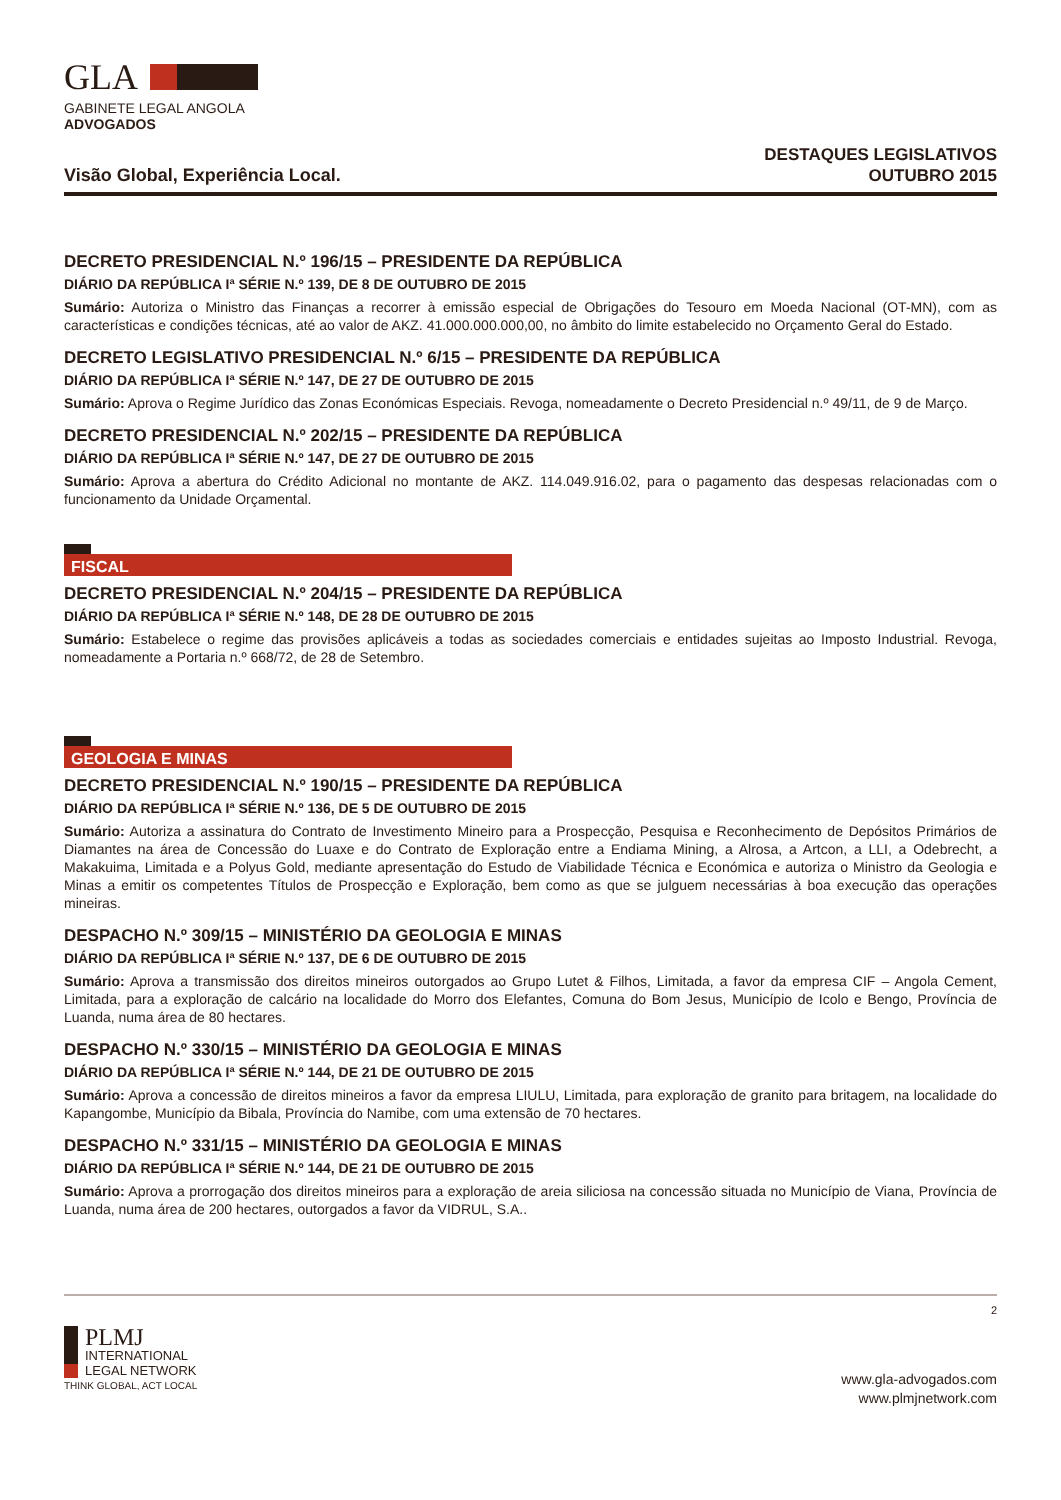GLA
GABINETE LEGAL ANGOLA
ADVOGADOS
Visão Global, Experiência Local.
DESTAQUES LEGISLATIVOS
OUTUBRO 2015
DECRETO PRESIDENCIAL N.º 196/15 – PRESIDENTE DA REPÚBLICA
DIÁRIO DA REPÚBLICA Iª SÉRIE N.º 139, DE 8 DE OUTUBRO DE 2015
Sumário: Autoriza o Ministro das Finanças a recorrer à emissão especial de Obrigações do Tesouro em Moeda Nacional (OT-MN), com as características e condições técnicas, até ao valor de AKZ. 41.000.000.000,00, no âmbito do limite estabelecido no Orçamento Geral do Estado.
DECRETO LEGISLATIVO PRESIDENCIAL N.º 6/15 – PRESIDENTE DA REPÚBLICA
DIÁRIO DA REPÚBLICA Iª SÉRIE N.º 147, DE 27 DE OUTUBRO DE 2015
Sumário: Aprova o Regime Jurídico das Zonas Económicas Especiais. Revoga, nomeadamente o Decreto Presidencial n.º 49/11, de 9 de Março.
DECRETO PRESIDENCIAL N.º 202/15 – PRESIDENTE DA REPÚBLICA
DIÁRIO DA REPÚBLICA Iª SÉRIE N.º 147, DE 27 DE OUTUBRO DE 2015
Sumário: Aprova a abertura do Crédito Adicional no montante de AKZ. 114.049.916.02, para o pagamento das despesas relacionadas com o funcionamento da Unidade Orçamental.
FISCAL
DECRETO PRESIDENCIAL N.º 204/15 – PRESIDENTE DA REPÚBLICA
DIÁRIO DA REPÚBLICA Iª SÉRIE N.º 148, DE 28 DE OUTUBRO DE 2015
Sumário: Estabelece o regime das provisões aplicáveis a todas as sociedades comerciais e entidades sujeitas ao Imposto Industrial. Revoga, nomeadamente a Portaria n.º 668/72, de 28 de Setembro.
GEOLOGIA E MINAS
DECRETO PRESIDENCIAL N.º 190/15 – PRESIDENTE DA REPÚBLICA
DIÁRIO DA REPÚBLICA Iª SÉRIE N.º 136, DE 5 DE OUTUBRO DE 2015
Sumário: Autoriza a assinatura do Contrato de Investimento Mineiro para a Prospecção, Pesquisa e Reconhecimento de Depósitos Primários de Diamantes na área de Concessão do Luaxe e do Contrato de Exploração entre a Endiama Mining, a Alrosa, a Artcon, a LLI, a Odebrecht, a Makakuima, Limitada e a Polyus Gold, mediante apresentação do Estudo de Viabilidade Técnica e Económica e autoriza o Ministro da Geologia e Minas a emitir os competentes Títulos de Prospecção e Exploração, bem como as que se julguem necessárias à boa execução das operações mineiras.
DESPACHO N.º 309/15 – MINISTÉRIO DA GEOLOGIA E MINAS
DIÁRIO DA REPÚBLICA Iª SÉRIE N.º 137, DE 6 DE OUTUBRO DE 2015
Sumário: Aprova a transmissão dos direitos mineiros outorgados ao Grupo Lutet & Filhos, Limitada, a favor da empresa CIF – Angola Cement, Limitada, para a exploração de calcário na localidade do Morro dos Elefantes, Comuna do Bom Jesus, Município de Icolo e Bengo, Província de Luanda, numa área de 80 hectares.
DESPACHO N.º 330/15 – MINISTÉRIO DA GEOLOGIA E MINAS
DIÁRIO DA REPÚBLICA Iª SÉRIE N.º 144, DE 21 DE OUTUBRO DE 2015
Sumário: Aprova a concessão de direitos mineiros a favor da empresa LIULU, Limitada, para exploração de granito para britagem, na localidade do Kapangombe, Município da Bibala, Província do Namibe, com uma extensão de 70 hectares.
DESPACHO N.º 331/15 – MINISTÉRIO DA GEOLOGIA E MINAS
DIÁRIO DA REPÚBLICA Iª SÉRIE N.º 144, DE 21 DE OUTUBRO DE 2015
Sumário: Aprova a prorrogação dos direitos mineiros para a exploração de areia siliciosa na concessão situada no Município de Viana, Província de Luanda, numa área de 200 hectares, outorgados a favor da VIDRUL, S.A..
PLMJ
INTERNATIONAL
LEGAL NETWORK
THINK GLOBAL, ACT LOCAL
2
www.gla-advogados.com
www.plmjnetwork.com